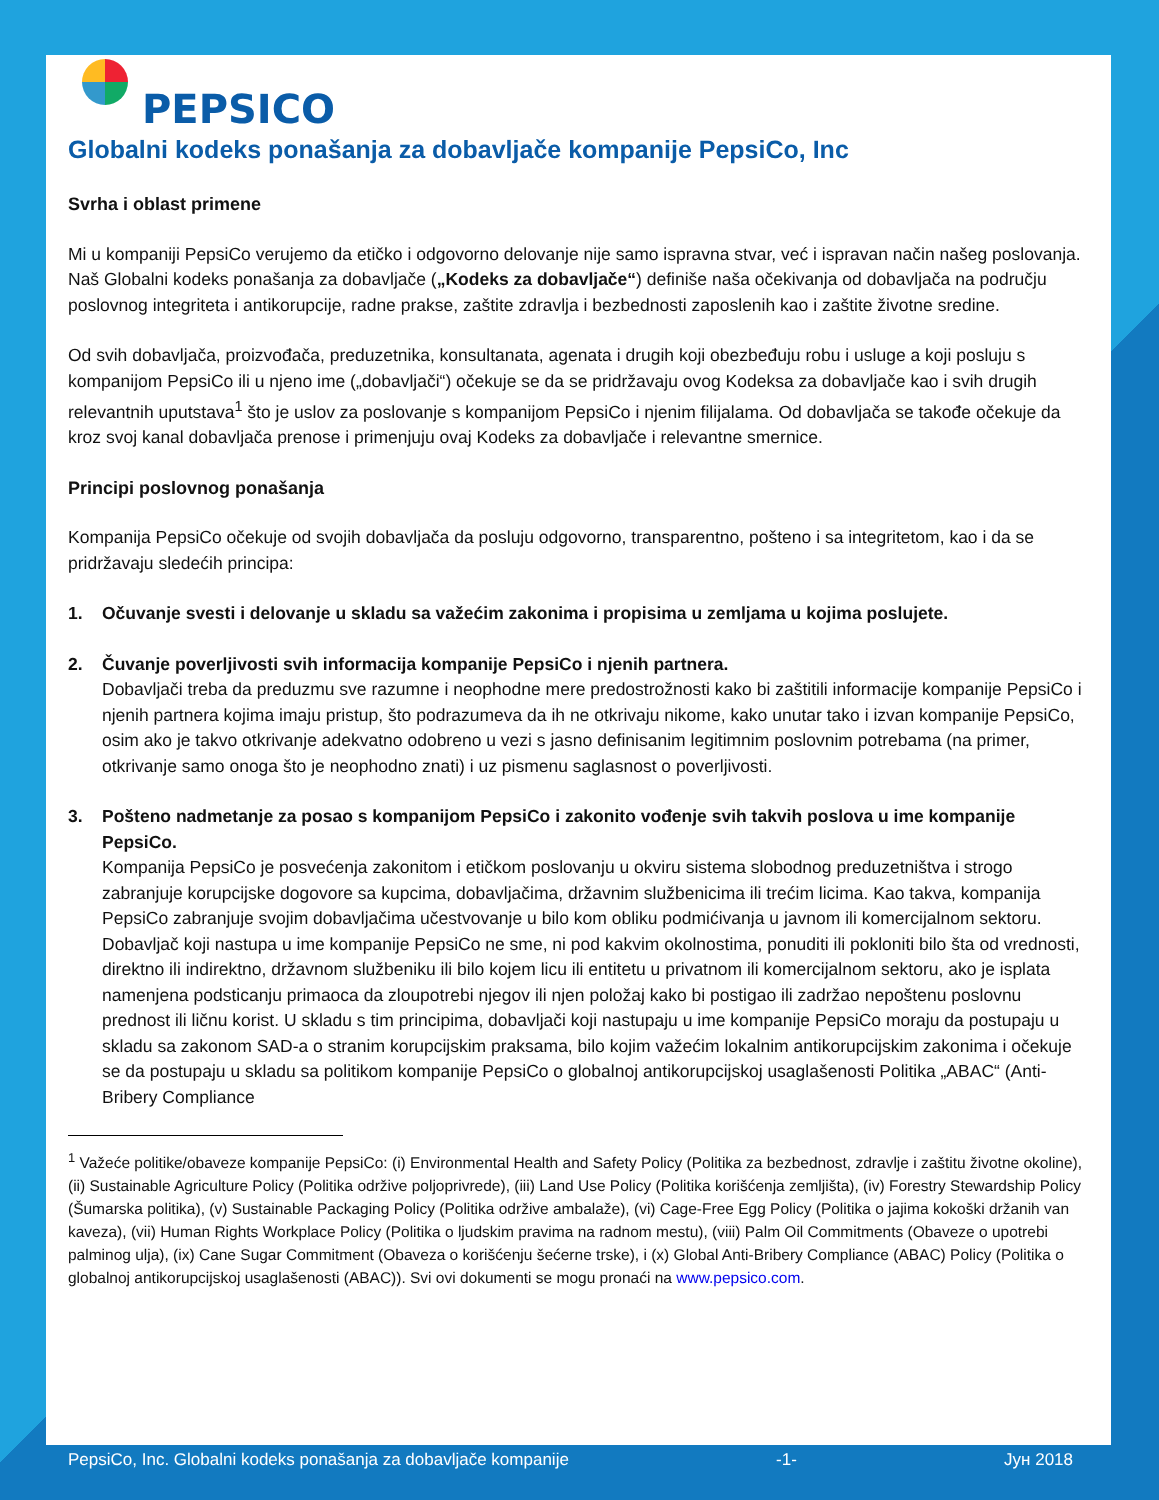PEPSICO
Globalni kodeks ponašanja za dobavljače kompanije PepsiCo, Inc
Svrha i oblast primene
Mi u kompaniji PepsiCo verujemo da etičko i odgovorno delovanje nije samo ispravna stvar, već i ispravan način našeg poslovanja. Naš Globalni kodeks ponašanja za dobavljače („Kodeks za dobavljače“) definiše naša očekivanja od dobavljača na području poslovnog integriteta i antikorupcije, radne prakse, zaštite zdravlja i bezbednosti zaposlenih kao i zaštite životne sredine.
Od svih dobavljača, proizvođača, preduzetnika, konsultanata, agenata i drugih koji obezbeđuju robu i usluge a koji posluju s kompanijom PepsiCo ili u njeno ime („dobavljači“) očekuje se da se pridržavaju ovog Kodeksa za dobavljače kao i svih drugih relevantnih uputstava<sup>1</sup> što je uslov za poslovanje s kompanijom PepsiCo i njenim filijalama. Od dobavljača se takođe očekuje da kroz svoj kanal dobavljača prenose i primenjuju ovaj Kodeks za dobavljače i relevantne smernice.
Principi poslovnog ponašanja
Kompanija PepsiCo očekuje od svojih dobavljača da posluju odgovorno, transparentno, pošteno i sa integritetom, kao i da se pridržavaju sledećih principa:
1. Očuvanje svesti i delovanje u skladu sa važećim zakonima i propisima u zemljama u kojima poslujete.
2. Čuvanje poverljivosti svih informacija kompanije PepsiCo i njenih partnera.
Dobavljači treba da preduzmu sve razumne i neophodne mere predostrožnosti kako bi zaštitili informacije kompanije PepsiCo i njenih partnera kojima imaju pristup, što podrazumeva da ih ne otkrivaju nikome, kako unutar tako i izvan kompanije PepsiCo, osim ako je takvo otkrivanje adekvatno odobreno u vezi s jasno definisanim legitimnim poslovnim potrebama (na primer, otkrivanje samo onoga što je neophodno znati) i uz pismenu saglasnost o poverljivosti.
3. Pošteno nadmetanje za posao s kompanijom PepsiCo i zakonito vođenje svih takvih poslova u ime kompanije PepsiCo.
Kompanija PepsiCo je posvećenja zakonitom i etičkom poslovanju u okviru sistema slobodnog preduzetništva i strogo zabranjuje korupcijske dogovore sa kupcima, dobavljačima, državnim službenicima ili trećim licima. Kao takva, kompanija PepsiCo zabranjuje svojim dobavljačima učestvovanje u bilo kom obliku podmićivanja u javnom ili komercijalnom sektoru. Dobavljač koji nastupa u ime kompanije PepsiCo ne sme, ni pod kakvim okolnostima, ponuditi ili pokloniti bilo šta od vrednosti, direktno ili indirektno, državnom službeniku ili bilo kojem licu ili entitetu u privatnom ili komercijalnom sektoru, ako je isplata namenjena podsticanju primaoca da zloupotrebi njegov ili njen položaj kako bi postigao ili zadržao nepoštenu poslovnu prednost ili ličnu korist. U skladu s tim principima, dobavljači koji nastupaju u ime kompanije PepsiCo moraju da postupaju u skladu sa zakonom SAD-a o stranim korupcijskim praksama, bilo kojim važećim lokalnim antikorupcijskim zakonima i očekuje se da postupaju u skladu sa politikom kompanije PepsiCo o globalnoj antikorupcijskoj usaglašenosti Politika „ABAC“ (Anti-Bribery Compliance
<sup>1</sup> Važeće politike/obaveze kompanije PepsiCo: (i) Environmental Health and Safety Policy (Politika za bezbednost, zdravlje i zaštitu životne okoline), (ii) Sustainable Agriculture Policy (Politika održive poljoprivrede), (iii) Land Use Policy (Politika korišćenja zemljišta), (iv) Forestry Stewardship Policy (Šumarska politika), (v) Sustainable Packaging Policy (Politika održive ambalaže), (vi) Cage-Free Egg Policy (Politika o jajima kokoški držanih van kaveza), (vii) Human Rights Workplace Policy (Politika o ljudskim pravima na radnom mestu), (viii) Palm Oil Commitments (Obaveze o upotrebi palminog ulja), (ix) Cane Sugar Commitment (Obaveza o korišćenju šećerne trske), i (x) Global Anti-Bribery Compliance (ABAC) Policy (Politika o globalnoj antikorupcijskoj usaglašenosti (ABAC)). Svi ovi dokumenti se mogu pronaći na www.pepsico.com.
PepsiCo, Inc. Globalni kodeks ponašanja za dobavljače kompanije -1- Јун 2018